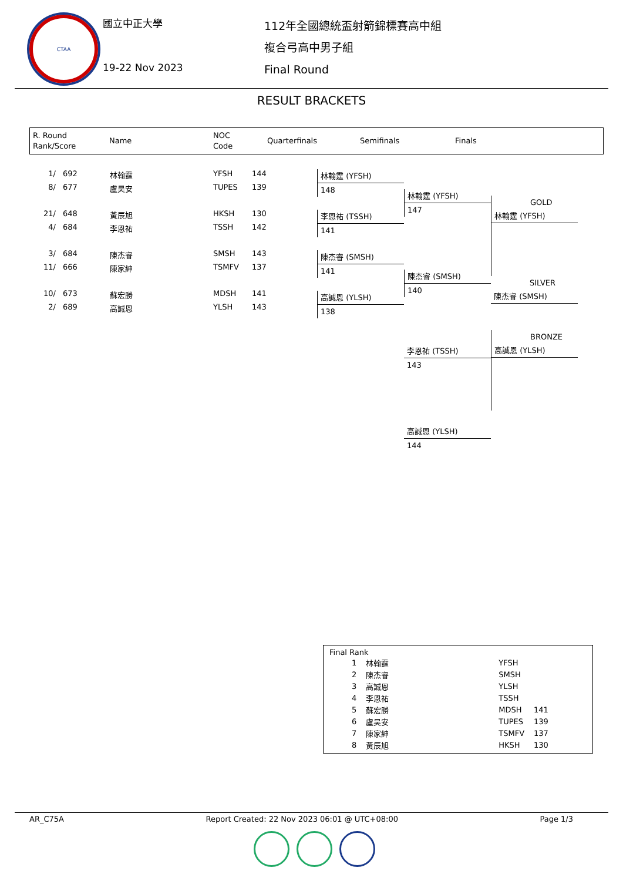CTAA
國立中正大學
19-22 Nov 2023
112年全國總統盃射箭錦標賽高中組
複合弓高中男子組
Final Round
RESULT BRACKETS
R. Round
Rank/Score
Name
NOC
Code
Quarterfinals Semifinals Finals
| 1/ | 692 | 林翰霆 | YFSH | 144 |
| 8/ | 677 | 盧昊安 | TUPES | 139 |
| 21/ | 648 | 黃辰旭 | HKSH | 130 |
| 4/ | 684 | 李恩祐 | TSSH | 142 |
| 3/ | 684 | 陳杰睿 | SMSH | 143 |
| 11/ | 666 | 陳家紳 | TSMFV | 137 |
| 10/ | 673 | 蘇宏勝 | MDSH | 141 |
| 2/ | 689 | 高誠恩 | YLSH | 143 |
林翰霆 (YFSH)
148
李恩祐 (TSSH)
141
陳杰睿 (SMSH)
141
高誠恩 (YLSH)
138
林翰霆 (YFSH)
147
陳杰睿 (SMSH)
140
李恩祐 (TSSH)
143
高誠恩 (YLSH)
144
GOLD
林翰霆 (YFSH)
SILVER
陳杰睿 (SMSH)
BRONZE
高誠恩 (YLSH)
Final Rank
| 1 | 林翰霆 | YFSH | |
| 2 | 陳杰睿 | SMSH | |
| 3 | 高誠恩 | YLSH | |
| 4 | 李恩祐 | TSSH | |
| 5 | 蘇宏勝 | MDSH | 141 |
| 6 | 盧昊安 | TUPES | 139 |
| 7 | 陳家紳 | TSMFV | 137 |
| 8 | 黃辰旭 | HKSH | 130 |
AR_C75A Report Created: 22 Nov 2023 06:01 @ UTC+08:00 Page 1/3